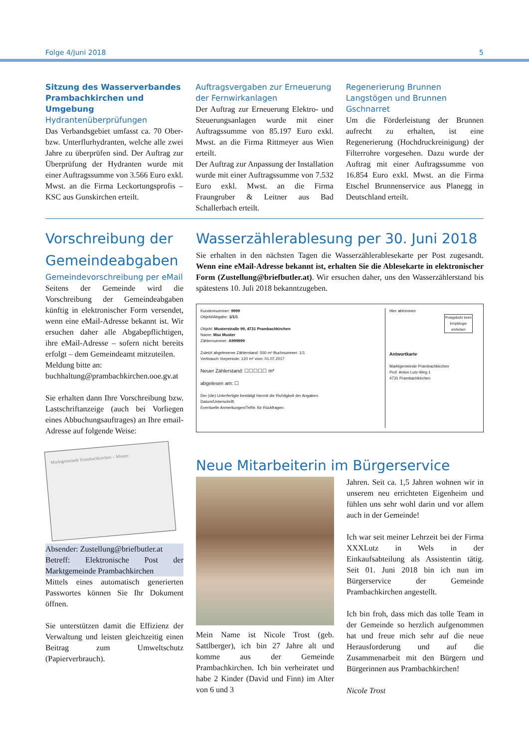Folge 4/Juni 2018 5
Sitzung des Wasserverbandes Prambachkirchen und Umgebung
Hydrantenüberprüfungen
Das Verbandsgebiet umfasst ca. 70 Ober- bzw. Unterflurhydranten, welche alle zwei Jahre zu überprüfen sind. Der Auftrag zur Überprüfung der Hydranten wurde mit einer Auftragssumme von 3.566 Euro exkl. Mwst. an die Firma Leckortungsprofis – KSC aus Gunskirchen erteilt.
Auftragsvergaben zur Erneuerung der Fernwirkanlagen
Der Auftrag zur Erneuerung Elektro- und Steuerungsanlagen wurde mit einer Auftragssumme von 85.197 Euro exkl. Mwst. an die Firma Rittmeyer aus Wien erteilt.
Der Auftrag zur Anpassung der Installation wurde mit einer Auftragssumme von 7.532 Euro exkl. Mwst. an die Firma Fraungruber & Leitner aus Bad Schallerbach erteilt.
Regenerierung Brunnen Langstögen und Brunnen Gschnarret
Um die Förderleistung der Brunnen aufrecht zu erhalten, ist eine Regenerierung (Hochdruckreinigung) der Filterrohre vorgesehen. Dazu wurde der Auftrag mit einer Auftragssumme von 16.854 Euro exkl. Mwst. an die Firma Etschel Brunnenservice aus Planegg in Deutschland erteilt.
Vorschreibung der Gemeindeabgaben
Gemeindevorschreibung per eMail
Seitens der Gemeinde wird die Vorschreibung der Gemeindeabgaben künftig in elektronischer Form versendet, wenn eine eMail-Adresse bekannt ist. Wir ersuchen daher alle Abgabepflichtigen, ihre eMail-Adresse – sofern nicht bereits erfolgt – dem Gemeindeamt mitzuteilen.
Meldung bitte an:
buchhaltung@prambachkirchen.ooe.gv.at
Sie erhalten dann Ihre Vorschreibung bzw. Lastschriftanzeige (auch bei Vorliegen eines Abbuchungsauftrages) an Ihre email-Adresse auf folgende Weise:
Marktgemeinde Prambachkirchen – Muster
Absender: Zustellung@briefbutler.at
Betreff: Elektronische Post der Marktgemeinde Prambachkirchen
Mittels eines automatisch generierten Passwortes können Sie Ihr Dokument öffnen.
Sie unterstützen damit die Effizienz der Verwaltung und leisten gleichzeitig einen Beitrag zum Umweltschutz (Papierverbrauch).
Wasserzählerablesung per 30. Juni 2018
Sie erhalten in den nächsten Tagen die Wasserzählerablesekarte per Post zugesandt. Wenn eine eMail-Adresse bekannt ist, erhalten Sie die Ablesekarte in elektronischer Form (Zustellung@briefbutler.at). Wir ersuchen daher, uns den Wasserzählerstand bis spätestens 10. Juli 2018 bekanntzugeben.
Kundennummer: 9999
Objekt/Abgabe: 1/1/1
Objekt: Musterstraße 99, 4731 Prambachkirchen
Name: Max Muster
Zählernummer: A999999
Zuletzt abgelesener Zählerstand: 550 m³ Buchnummer: 1/1
Verbrauch Vorperiode: 120 m³ vom: 01.07.2017
Neuer Zählerstand: ☐☐☐☐☐ m³
abgelesen am: ☐
Der (die) Unterfertigte bestätigt hiermit die Richtigkeit der Angaben.
Datum/Unterschrift:
Eventuelle Anmerkungen/TelNr. für Rückfragen:
Hier abtrennen
Postgebühr beim Empfänger einheben
Antwortkarte
Marktgemeinde Prambachkirchen
Prof. Anton Lutz-Weg 1
4731 Prambachkirchen
Neue Mitarbeiterin im Bürgerservice
Mein Name ist Nicole Trost (geb. Sattlberger), ich bin 27 Jahre alt und komme aus der Gemeinde Prambachkirchen. Ich bin verheiratet und habe 2 Kinder (David und Finn) im Alter von 6 und 3
Jahren. Seit ca. 1,5 Jahren wohnen wir in unserem neu errichteten Eigenheim und fühlen uns sehr wohl darin und vor allem auch in der Gemeinde!
Ich war seit meiner Lehrzeit bei der Firma XXXLutz in Wels in der Einkaufsabteilung als Assistentin tätig. Seit 01. Juni 2018 bin ich nun im Bürgerservice der Gemeinde Prambachkirchen angestellt.
Ich bin froh, dass mich das tolle Team in der Gemeinde so herzlich aufgenommen hat und freue mich sehr auf die neue Herausforderung und auf die Zusammenarbeit mit den Bürgern und Bürgerinnen aus Prambachkirchen!
Nicole Trost